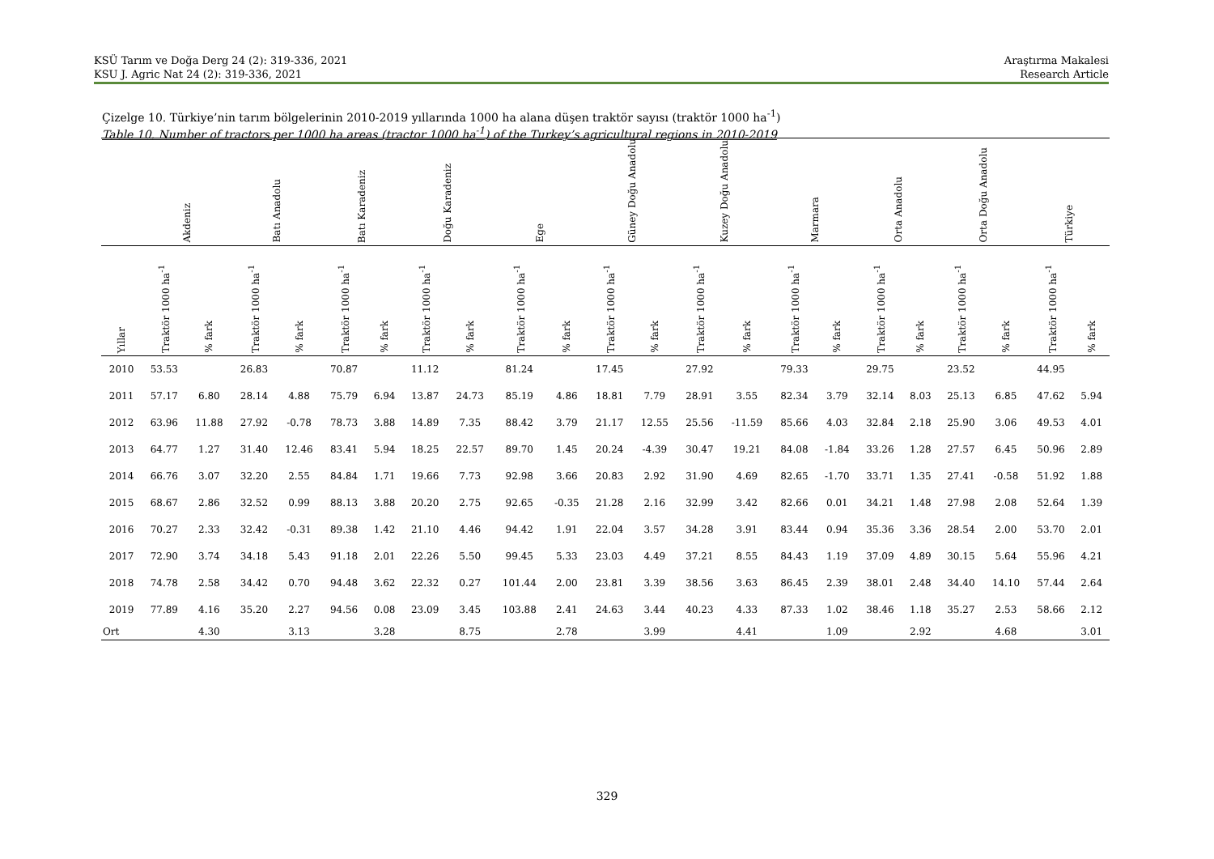KSÜ Tarım ve Doğa Derg 24 (2): 319-336, 2021
KSU J. Agric Nat 24 (2): 319-336, 2021
Araştırma Makalesi
Research Article
Çizelge 10. Türkiye’nin tarım bölgelerinin 2010-2019 yıllarında 1000 ha alana düşen traktör sayısı (traktör 1000 ha<sup>-1</sup>)
Table 10. Number of tractors per 1000 ha areas (tractor 1000 ha<sup>-1</sup>) of the Turkey’s agricultural regions in 2010-2019
| | Akdeniz | | Batı Anadolu | | Batı Karadeniz | | Doğu Karadeniz | | Ege | | Güney Doğu Anadolu | | Kuzey Doğu Anadolu | | Marmara | | Orta Anadolu | | Orta Doğu Anadolu | | Türkiye | |
| --- | --- | --- | --- | --- | --- | --- | --- | --- | --- | --- | --- | --- | --- | --- | --- | --- | --- | --- | --- | --- | --- | --- |
| Yıllar | Traktör 1000 ha<sup>-1</sup> | % fark | Traktör 1000 ha<sup>-1</sup> | % fark | Traktör 1000 ha<sup>-1</sup> | % fark | Traktör 1000 ha<sup>-1</sup> | % fark | Traktör 1000 ha<sup>-1</sup> | % fark | Traktör 1000 ha<sup>-1</sup> | % fark | Traktör 1000 ha<sup>-1</sup> | % fark | Traktör 1000 ha<sup>-1</sup> | % fark | Traktör 1000 ha<sup>-1</sup> | % fark | Traktör 1000 ha<sup>-1</sup> | % fark | Traktör 1000 ha<sup>-1</sup> | % fark |
| 2010 | 53.53 | | 26.83 | | 70.87 | | 11.12 | | 81.24 | | 17.45 | | 27.92 | | 79.33 | | 29.75 | | 23.52 | | 44.95 | |
| 2011 | 57.17 | 6.80 | 28.14 | 4.88 | 75.79 | 6.94 | 13.87 | 24.73 | 85.19 | 4.86 | 18.81 | 7.79 | 28.91 | 3.55 | 82.34 | 3.79 | 32.14 | 8.03 | 25.13 | 6.85 | 47.62 | 5.94 |
| 2012 | 63.96 | 11.88 | 27.92 | -0.78 | 78.73 | 3.88 | 14.89 | 7.35 | 88.42 | 3.79 | 21.17 | 12.55 | 25.56 | -11.59 | 85.66 | 4.03 | 32.84 | 2.18 | 25.90 | 3.06 | 49.53 | 4.01 |
| 2013 | 64.77 | 1.27 | 31.40 | 12.46 | 83.41 | 5.94 | 18.25 | 22.57 | 89.70 | 1.45 | 20.24 | -4.39 | 30.47 | 19.21 | 84.08 | -1.84 | 33.26 | 1.28 | 27.57 | 6.45 | 50.96 | 2.89 |
| 2014 | 66.76 | 3.07 | 32.20 | 2.55 | 84.84 | 1.71 | 19.66 | 7.73 | 92.98 | 3.66 | 20.83 | 2.92 | 31.90 | 4.69 | 82.65 | -1.70 | 33.71 | 1.35 | 27.41 | -0.58 | 51.92 | 1.88 |
| 2015 | 68.67 | 2.86 | 32.52 | 0.99 | 88.13 | 3.88 | 20.20 | 2.75 | 92.65 | -0.35 | 21.28 | 2.16 | 32.99 | 3.42 | 82.66 | 0.01 | 34.21 | 1.48 | 27.98 | 2.08 | 52.64 | 1.39 |
| 2016 | 70.27 | 2.33 | 32.42 | -0.31 | 89.38 | 1.42 | 21.10 | 4.46 | 94.42 | 1.91 | 22.04 | 3.57 | 34.28 | 3.91 | 83.44 | 0.94 | 35.36 | 3.36 | 28.54 | 2.00 | 53.70 | 2.01 |
| 2017 | 72.90 | 3.74 | 34.18 | 5.43 | 91.18 | 2.01 | 22.26 | 5.50 | 99.45 | 5.33 | 23.03 | 4.49 | 37.21 | 8.55 | 84.43 | 1.19 | 37.09 | 4.89 | 30.15 | 5.64 | 55.96 | 4.21 |
| 2018 | 74.78 | 2.58 | 34.42 | 0.70 | 94.48 | 3.62 | 22.32 | 0.27 | 101.44 | 2.00 | 23.81 | 3.39 | 38.56 | 3.63 | 86.45 | 2.39 | 38.01 | 2.48 | 34.40 | 14.10 | 57.44 | 2.64 |
| 2019 | 77.89 | 4.16 | 35.20 | 2.27 | 94.56 | 0.08 | 23.09 | 3.45 | 103.88 | 2.41 | 24.63 | 3.44 | 40.23 | 4.33 | 87.33 | 1.02 | 38.46 | 1.18 | 35.27 | 2.53 | 58.66 | 2.12 |
| Ort | | 4.30 | | 3.13 | | 3.28 | | 8.75 | | 2.78 | | 3.99 | | 4.41 | | 1.09 | | 2.92 | | 4.68 | | 3.01 |
329